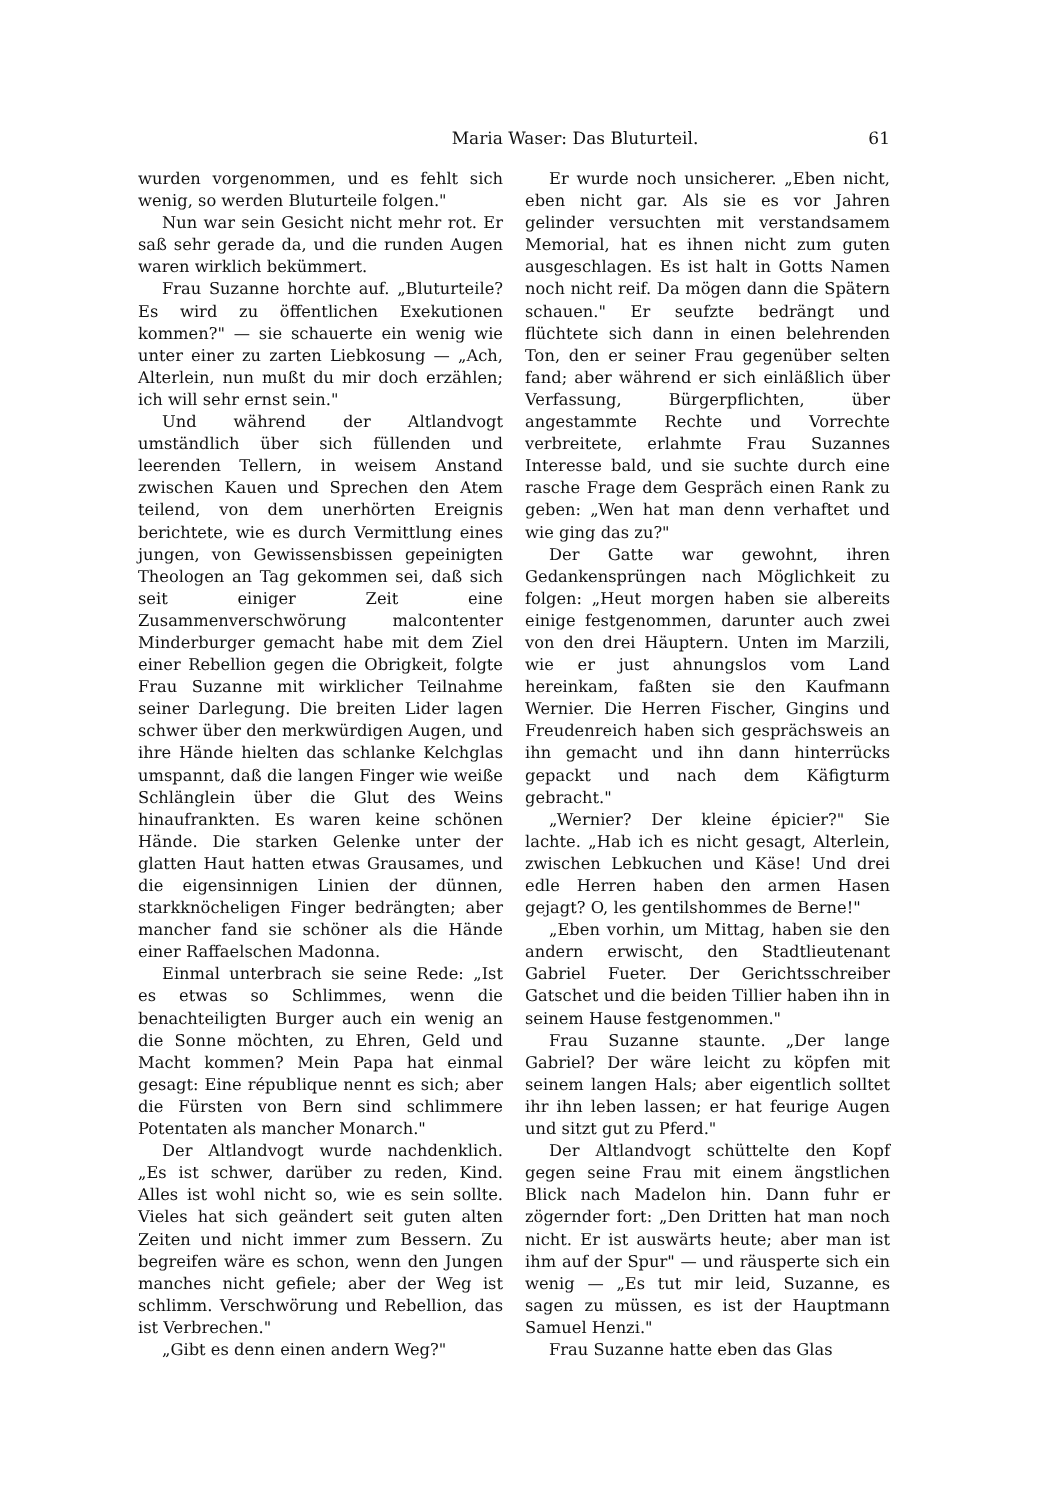Maria Waser: Das Bluturteil. 61
wurden vorgenommen, und es fehlt sich wenig, so werden Bluturteile folgen."
Nun war sein Gesicht nicht mehr rot. Er saß sehr gerade da, und die runden Augen waren wirklich bekümmert.
Frau Suzanne horchte auf. „Bluturteile? Es wird zu öffentlichen Exekutionen kommen?" — sie schauerte ein wenig wie unter einer zu zarten Liebkosung — „Ach, Alterlein, nun mußt du mir doch erzählen; ich will sehr ernst sein."
Und während der Altlandvogt umständlich über sich füllenden und leerenden Tellern, in weisem Anstand zwischen Kauen und Sprechen den Atem teilend, von dem unerhörten Ereignis berichtete, wie es durch Vermittlung eines jungen, von Gewissensbissen gepeinigten Theologen an Tag gekommen sei, daß sich seit einiger Zeit eine Zusammenverschwörung malcontenter Minderburger gemacht habe mit dem Ziel einer Rebellion gegen die Obrigkeit, folgte Frau Suzanne mit wirklicher Teilnahme seiner Darlegung. Die breiten Lider lagen schwer über den merkwürdigen Augen, und ihre Hände hielten das schlanke Kelchglas umspannt, daß die langen Finger wie weiße Schlänglein über die Glut des Weins hinaufrankten. Es waren keine schönen Hände. Die starken Gelenke unter der glatten Haut hatten etwas Grausames, und die eigensinnigen Linien der dünnen, starkknöcheligen Finger bedrängten; aber mancher fand sie schöner als die Hände einer Raffaelschen Madonna.
Einmal unterbrach sie seine Rede: „Ist es etwas so Schlimmes, wenn die benachteiligten Burger auch ein wenig an die Sonne möchten, zu Ehren, Geld und Macht kommen? Mein Papa hat einmal gesagt: Eine république nennt es sich; aber die Fürsten von Bern sind schlimmere Potentaten als mancher Monarch."
Der Altlandvogt wurde nachdenklich. „Es ist schwer, darüber zu reden, Kind. Alles ist wohl nicht so, wie es sein sollte. Vieles hat sich geändert seit guten alten Zeiten und nicht immer zum Bessern. Zu begreifen wäre es schon, wenn den Jungen manches nicht gefiele; aber der Weg ist schlimm. Verschwörung und Rebellion, das ist Verbrechen."
„Gibt es denn einen andern Weg?"
Er wurde noch unsicherer. „Eben nicht, eben nicht gar. Als sie es vor Jahren gelinder versuchten mit verstandsamem Memorial, hat es ihnen nicht zum guten ausgeschlagen. Es ist halt in Gotts Namen noch nicht reif. Da mögen dann die Spätern schauen." Er seufzte bedrängt und flüchtete sich dann in einen belehrenden Ton, den er seiner Frau gegenüber selten fand; aber während er sich einläßlich über Verfassung, Bürgerpflichten, über angestammte Rechte und Vorrechte verbreitete, erlahmte Frau Suzannes Interesse bald, und sie suchte durch eine rasche Frage dem Gespräch einen Rank zu geben: „Wen hat man denn verhaftet und wie ging das zu?"
Der Gatte war gewohnt, ihren Gedankensprüngen nach Möglichkeit zu folgen: „Heut morgen haben sie albereits einige festgenommen, darunter auch zwei von den drei Häuptern. Unten im Marzili, wie er just ahnungslos vom Land hereinkam, faßten sie den Kaufmann Wernier. Die Herren Fischer, Gingins und Freudenreich haben sich gesprächsweis an ihn gemacht und ihn dann hinterrücks gepackt und nach dem Käfigturm gebracht."
„Wernier? Der kleine épicier?" Sie lachte. „Hab ich es nicht gesagt, Alterlein, zwischen Lebkuchen und Käse! Und drei edle Herren haben den armen Hasen gejagt? O, les gentilshommes de Berne!"
„Eben vorhin, um Mittag, haben sie den andern erwischt, den Stadtlieutenant Gabriel Fueter. Der Gerichtsschreiber Gatschet und die beiden Tillier haben ihn in seinem Hause festgenommen."
Frau Suzanne staunte. „Der lange Gabriel? Der wäre leicht zu köpfen mit seinem langen Hals; aber eigentlich solltet ihr ihn leben lassen; er hat feurige Augen und sitzt gut zu Pferd."
Der Altlandvogt schüttelte den Kopf gegen seine Frau mit einem ängstlichen Blick nach Madelon hin. Dann fuhr er zögernder fort: „Den Dritten hat man noch nicht. Er ist auswärts heute; aber man ist ihm auf der Spur" — und räusperte sich ein wenig — „Es tut mir leid, Suzanne, es sagen zu müssen, es ist der Hauptmann Samuel Henzi."
Frau Suzanne hatte eben das Glas